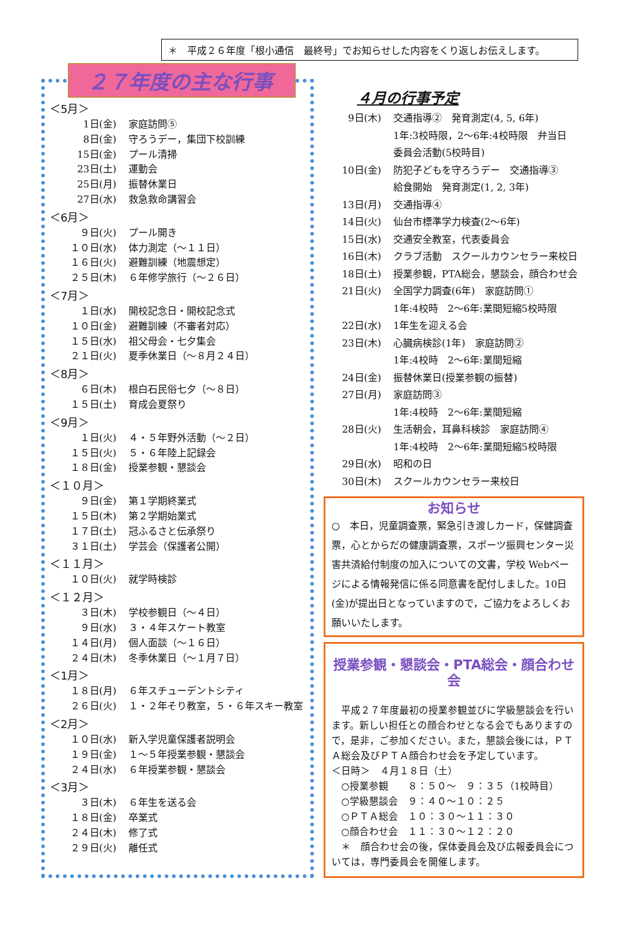＊　平成２６年度「根小通信　最終号」でお知らせした内容をくり返しお伝えします。
２７年度の主な行事
＜5月＞
1日(金) 家庭訪問⑤
8日(金) 守ろうデー，集団下校訓練
15日(金) プール清掃
23日(土) 運動会
25日(月) 振替休業日
27日(水) 救急救命講習会
＜6月＞
９日(火) プール開き
１０日(水) 体力測定（～１１日）
１６日(火) 避難訓練（地震想定）
２５日(木) ６年修学旅行（～２６日）
＜7月＞
１日(水) 開校記念日・開校記念式
１０日(金) 避難訓練（不審者対応）
１５日(水) 祖父母会・七夕集会
２１日(火) 夏季休業日（～８月２４日）
＜8月＞
６日(木) 根白石民俗七夕（～８日）
１５日(土) 育成会夏祭り
＜9月＞
１日(火) ４・５年野外活動（～２日）
１５日(火) ５・６年陸上記録会
１８日(金) 授業参観・懇談会
＜１０月＞
９日(金) 第１学期終業式
１５日(木) 第２学期始業式
１７日(土) 冠ふるさと伝承祭り
３１日(土) 学芸会（保護者公開）
＜１１月＞
１０日(火) 就学時検診
＜１２月＞
３日(木) 学校参観日（～４日）
９日(水) ３・４年スケート教室
１４日(月) 個人面談（～１６日）
２４日(木) 冬季休業日（～１月７日）
＜1月＞
１８日(月) ６年スチューデントシティ
２６日(火) １・２年そり教室，５・６年スキー教室
＜2月＞
１０日(水) 新入学児童保護者説明会
１９日(金) １～５年授業参観・懇談会
２４日(水) ６年授業参観・懇談会
＜3月＞
３日(木) ６年生を送る会
１８日(金) 卒業式
２４日(木) 修了式
２９日(火) 離任式
４月の行事予定
9日(木) 交通指導②　発育測定(4, 5, 6年)
1年:3校時限，2～6年:4校時限　弁当日
委員会活動(5校時目)
10日(金) 防犯子どもを守ろうデー　交通指導③
給食開始　発育測定(1, 2, 3年)
13日(月) 交通指導④
14日(火) 仙台市標準学力検査(2～6年)
15日(水) 交通安全教室，代表委員会
16日(木) クラブ活動　スクールカウンセラー来校日
18日(土) 授業参観，PTA総会，懇談会，顔合わせ会
21日(火) 全国学力調査(6年)　家庭訪問①
1年:4校時　2～6年:業間短縮5校時限
22日(水) 1年生を迎える会
23日(木) 心臓病検診(1年)　家庭訪問②
1年:4校時　2～6年:業間短縮
24日(金) 振替休業日(授業参観の振替)
27日(月) 家庭訪問③
1年:4校時　2～6年:業間短縮
28日(火) 生活朝会，耳鼻科検診　家庭訪問④
1年:4校時　2～6年:業間短縮5校時限
29日(水) 昭和の日
30日(木) スクールカウンセラー来校日
お知らせ
○　本日，児童調査票，緊急引き渡しカード，保健調査票，心とからだの健康調査票，スポーツ振興センター災害共済給付制度の加入についての文書，学校 Webページによる情報発信に係る同意書を配付しました。10日(金)が提出日となっていますので，ご協力をよろしくお願いいたします。
授業参観・懇談会・PTA総会・顔合わせ会
　平成２７年度最初の授業参観並びに学級懇談会を行います。新しい担任との顔合わせとなる会でもありますので，是非，ご参加ください。また，懇談会後には，ＰＴＡ総会及びＰＴＡ顔合わせ会を予定しています。
＜日時＞　４月１８日（土）
　○授業参観　　８：５０～　９：３５（1校時目）
　○学級懇談会　９：４０～１０：２５
　○ＰＴＡ総会　１０：３０～１１：３０
　○顔合わせ会　１１：３０～１２：２０
　＊　顔合わせ会の後，保体委員会及び広報委員会については，専門委員会を開催します。